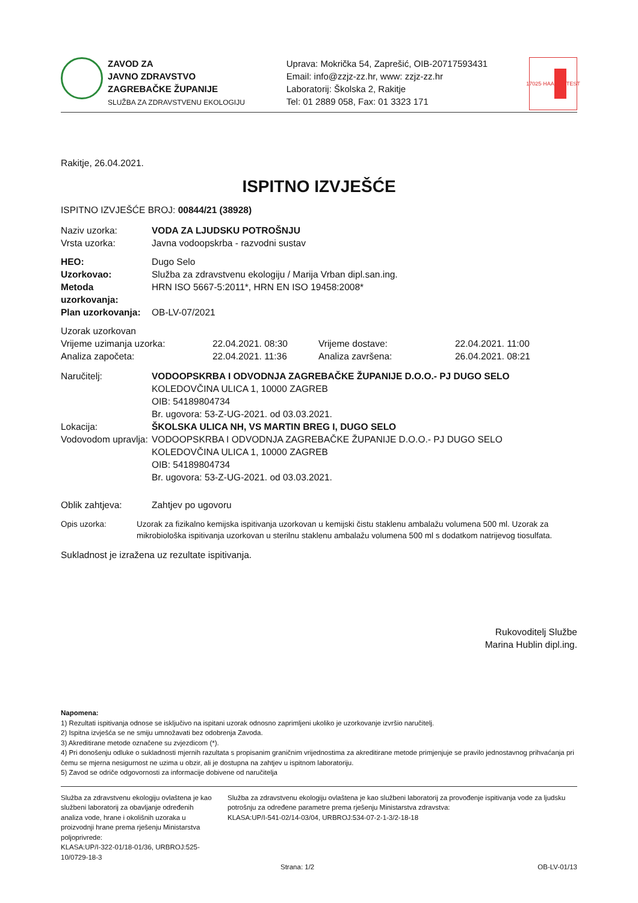ZAVOD ZA
JAVNO ZDRAVSTVO
ZAGREBAČKE ŽUPANIJE
SLUŽBA ZA ZDRAVSTVENU EKOLOGIJU
Uprava: Mokrička 54, Zaprešić, OIB-20717593431
Email: info@zzjz-zz.hr, www: zzjz-zz.hr
Laboratorij: Školska 2, Rakitje
Tel: 01 2889 058, Fax: 01 3323 171
17025·HAA TEST
Rakitje, 26.04.2021.
ISPITNO IZVJEŠĆE
ISPITNO IZVJEŠĆE BROJ: 00844/21 (38928)
Naziv uzorka: VODA ZA LJUDSKU POTROŠNJU
Vrsta uzorka: Javna vodoopskrba - razvodni sustav
HEO: Dugo Selo
Uzorkovao: Služba za zdravstvenu ekologiju / Marija Vrban dipl.san.ing.
Metoda uzorkovanja: HRN ISO 5667-5:2011*, HRN EN ISO 19458:2008*
Plan uzorkovanja: OB-LV-07/2021
Uzorak uzorkovan
Vrijeme uzimanja uzorka: 22.04.2021. 08:30 Vrijeme dostave: 22.04.2021. 11:00
Analiza započeta: 22.04.2021. 11:36 Analiza završena: 26.04.2021. 08:21
Naručitelj: VODOOPSKRBA I ODVODNJA ZAGREBAČKE ŽUPANIJE D.O.O.- PJ DUGO SELO
KOLEDOVČINA ULICA 1, 10000 ZAGREB
OIB: 54189804734
Br. ugovora: 53-Z-UG-2021. od 03.03.2021.
Lokacija: ŠKOLSKA ULICA NH, VS MARTIN BREG I, DUGO SELO
Vodovodom upravlja:
VODOOPSKRBA I ODVODNJA ZAGREBAČKE ŽUPANIJE D.O.O.- PJ DUGO SELO
KOLEDOVČINA ULICA 1, 10000 ZAGREB
OIB: 54189804734
Br. ugovora: 53-Z-UG-2021. od 03.03.2021.
Oblik zahtjeva: Zahtjev po ugovoru
Opis uzorka: Uzorak za fizikalno kemijska ispitivanja uzorkovan u kemijski čistu staklenu ambalažu volumena 500 ml. Uzorak za mikrobiološka ispitivanja uzorkovan u sterilnu staklenu ambalažu volumena 500 ml s dodatkom natrijevog tiosulfata.
Sukladnost je izražena uz rezultate ispitivanja.
Rukovoditelj Službe
Marina Hublin dipl.ing.
Napomena:
1) Rezultati ispitivanja odnose se isključivo na ispitani uzorak odnosno zaprimljeni ukoliko je uzorkovanje izvršio naručitelj.
2) Ispitna izvješća se ne smiju umnožavati bez odobrenja Zavoda.
3) Akreditirane metode označene su zvjezdicom (*).
4) Pri donošenju odluke o sukladnosti mjernih razultata s propisanim graničnim vrijednostima za akreditirane metode primjenjuje se pravilo jednostavnog prihvaćanja pri čemu se mjerna nesigurnost ne uzima u obzir, ali je dostupna na zahtjev u ispitnom laboratoriju.
5) Zavod se odriče odgovornosti za informacije dobivene od naručitelja
Služba za zdravstvenu ekologiju ovlaštena je kao službeni laboratorij za obavljanje određenih analiza vode, hrane i okolišnih uzoraka u proizvodnji hrane prema rješenju Ministarstva poljoprivrede:
KLASA:UP/I-322-01/18-01/36, URBROJ:525-10/0729-18-3
Služba za zdravstvenu ekologiju ovlaštena je kao službeni laboratorij za provođenje ispitivanja vode za ljudsku potrošnju za određene parametre prema rješenju Ministarstva zdravstva:
KLASA:UP/I-541-02/14-03/04, URBROJ:534-07-2-1-3/2-18-18
Strana: 1/2 OB-LV-01/13